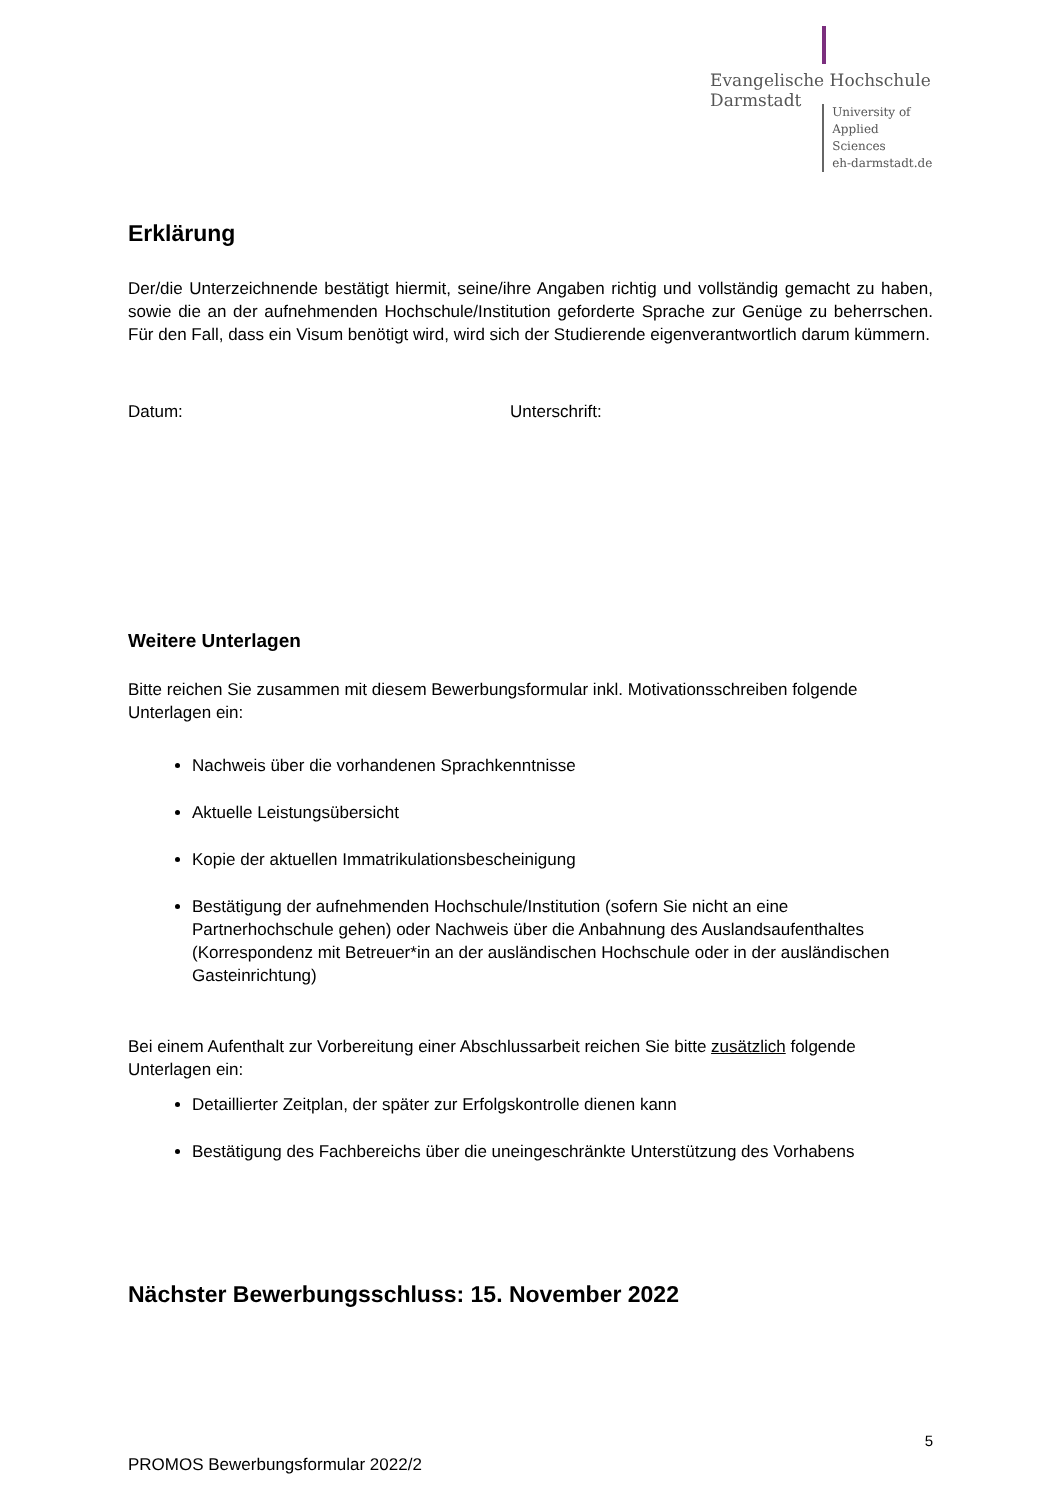Evangelische Hochschule
Darmstadt
University of Applied Sciences
eh-darmstadt.de
Erklärung
Der/die Unterzeichnende bestätigt hiermit, seine/ihre Angaben richtig und vollständig gemacht zu haben, sowie die an der aufnehmenden Hochschule/Institution geforderte Sprache zur Genüge zu beherrschen. Für den Fall, dass ein Visum benötigt wird, wird sich der Studierende eigenverantwortlich darum kümmern.
Datum: Unterschrift:
Weitere Unterlagen
Bitte reichen Sie zusammen mit diesem Bewerbungsformular inkl. Motivationsschreiben folgende Unterlagen ein:
Nachweis über die vorhandenen Sprachkenntnisse
Aktuelle Leistungsübersicht
Kopie der aktuellen Immatrikulationsbescheinigung
Bestätigung der aufnehmenden Hochschule/Institution (sofern Sie nicht an eine Partnerhochschule gehen) oder Nachweis über die Anbahnung des Auslandsaufenthaltes (Korrespondenz mit Betreuer*in an der ausländischen Hochschule oder in der ausländischen Gasteinrichtung)
Bei einem Aufenthalt zur Vorbereitung einer Abschlussarbeit reichen Sie bitte zusätzlich folgende Unterlagen ein:
Detaillierter Zeitplan, der später zur Erfolgskontrolle dienen kann
Bestätigung des Fachbereichs über die uneingeschränkte Unterstützung des Vorhabens
Nächster Bewerbungsschluss: 15. November 2022
5
PROMOS Bewerbungsformular 2022/2